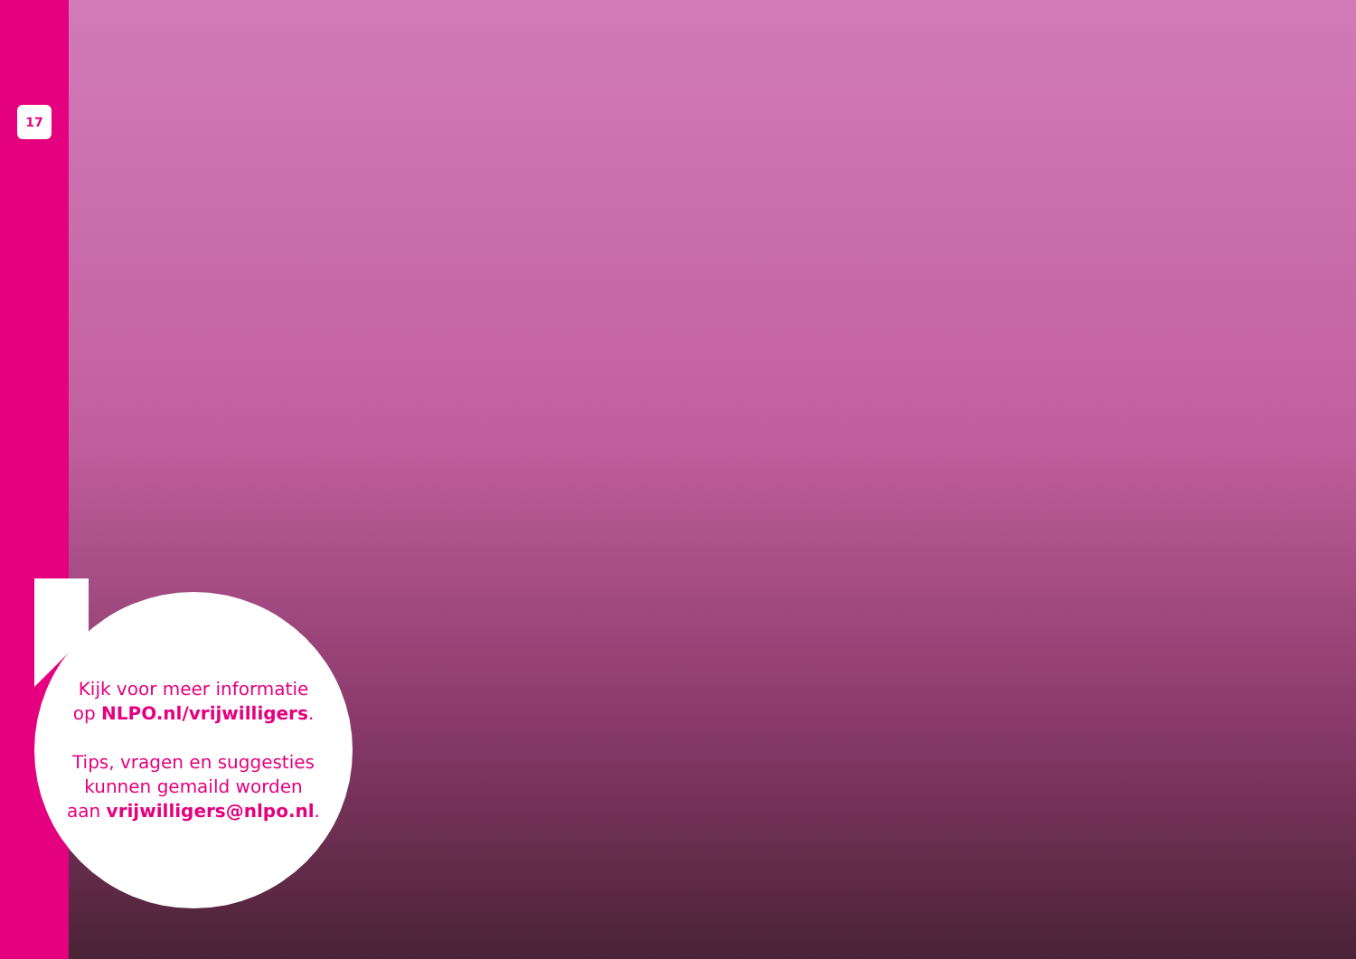17
Kijk voor meer informatie
op NLPO.nl/vrijwilligers.
Tips, vragen en suggesties
kunnen gemaild worden
aan vrijwilligers@nlpo.nl.